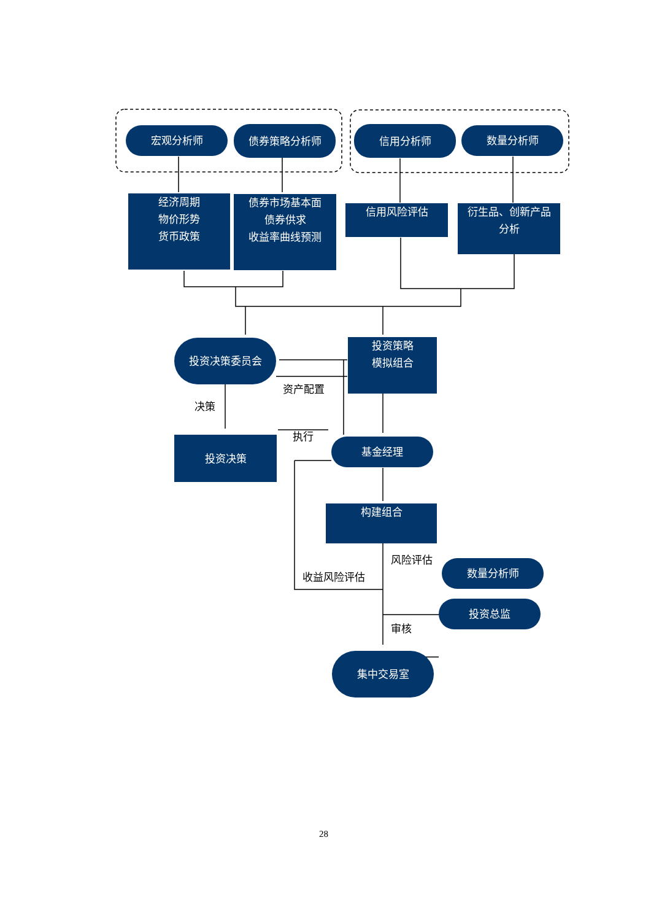宏观分析师 债券策略分析师 信用分析师 数量分析师
经济周期
物价形势
货币政策
债券市场基本面
债券供求
收益率曲线预测
信用风险评估
衍生品、创新产品
分析
投资决策委员会
投资策略
模拟组合
资产配置
决策
执行
投资决策 基金经理
构建组合
风险评估
数量分析师
收益风险评估
投资总监
审核
集中交易室
28